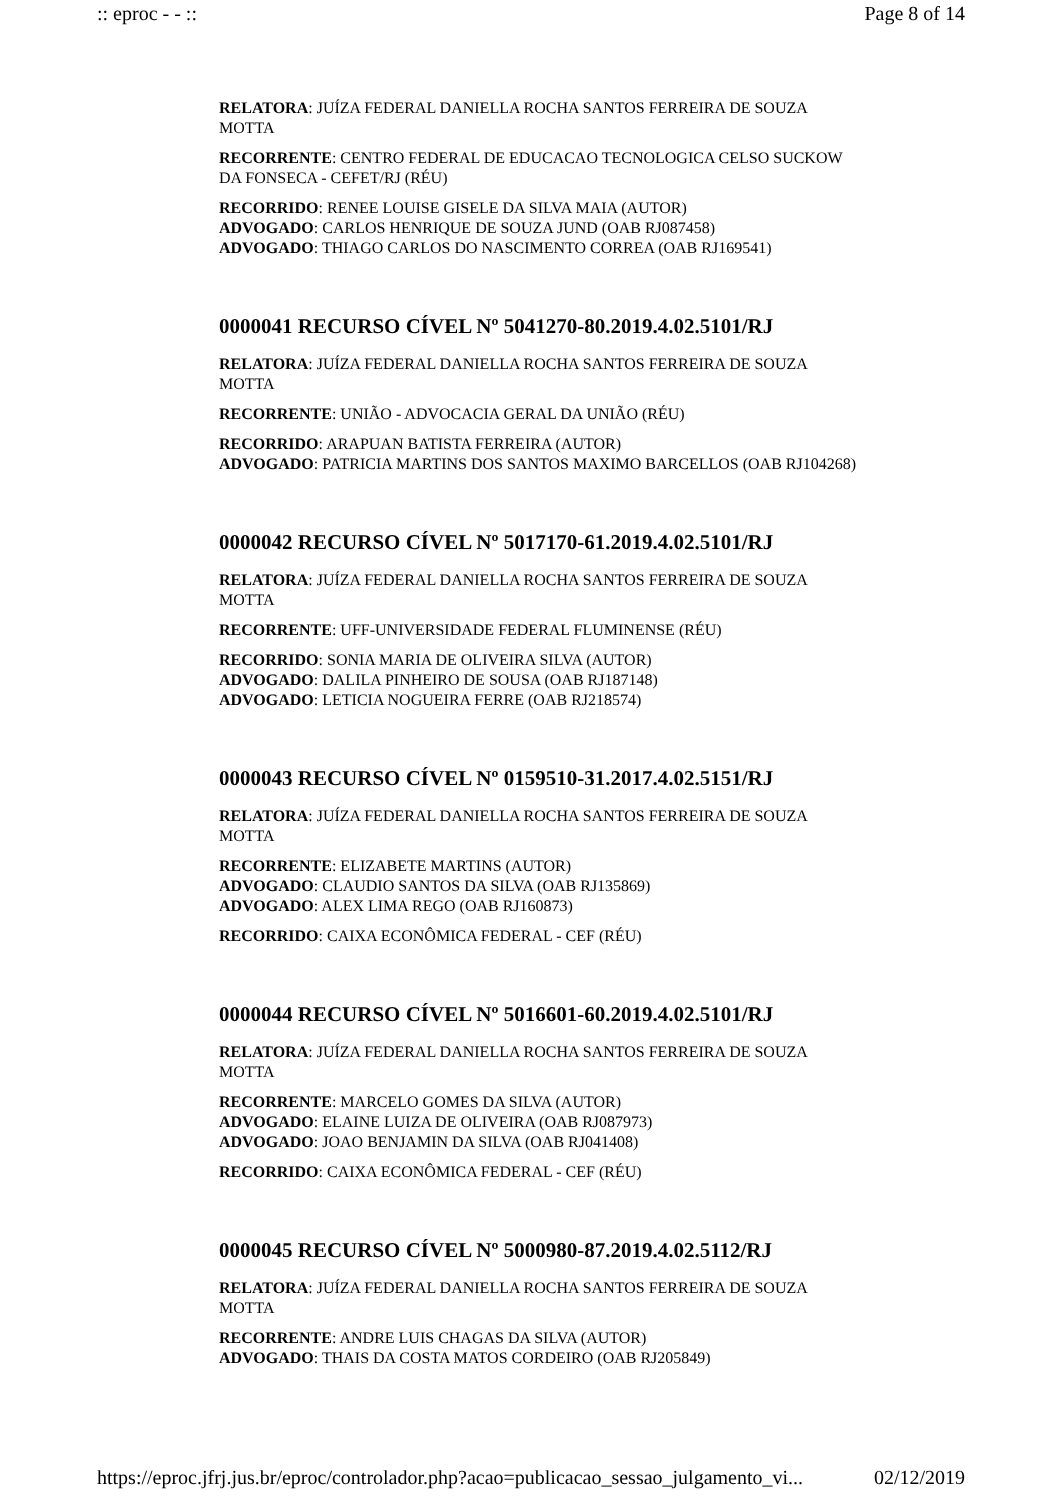:: eproc - - :: Page 8 of 14
RELATORA: JUÍZA FEDERAL DANIELLA ROCHA SANTOS FERREIRA DE SOUZA MOTTA
RECORRENTE: CENTRO FEDERAL DE EDUCACAO TECNOLOGICA CELSO SUCKOW DA FONSECA - CEFET/RJ (RÉU)
RECORRIDO: RENEE LOUISE GISELE DA SILVA MAIA (AUTOR)
ADVOGADO: CARLOS HENRIQUE DE SOUZA JUND (OAB RJ087458)
ADVOGADO: THIAGO CARLOS DO NASCIMENTO CORREA (OAB RJ169541)
0000041 RECURSO CÍVEL Nº 5041270-80.2019.4.02.5101/RJ
RELATORA: JUÍZA FEDERAL DANIELLA ROCHA SANTOS FERREIRA DE SOUZA MOTTA
RECORRENTE: UNIÃO - ADVOCACIA GERAL DA UNIÃO (RÉU)
RECORRIDO: ARAPUAN BATISTA FERREIRA (AUTOR)
ADVOGADO: PATRICIA MARTINS DOS SANTOS MAXIMO BARCELLOS (OAB RJ104268)
0000042 RECURSO CÍVEL Nº 5017170-61.2019.4.02.5101/RJ
RELATORA: JUÍZA FEDERAL DANIELLA ROCHA SANTOS FERREIRA DE SOUZA MOTTA
RECORRENTE: UFF-UNIVERSIDADE FEDERAL FLUMINENSE (RÉU)
RECORRIDO: SONIA MARIA DE OLIVEIRA SILVA (AUTOR)
ADVOGADO: DALILA PINHEIRO DE SOUSA (OAB RJ187148)
ADVOGADO: LETICIA NOGUEIRA FERRE (OAB RJ218574)
0000043 RECURSO CÍVEL Nº 0159510-31.2017.4.02.5151/RJ
RELATORA: JUÍZA FEDERAL DANIELLA ROCHA SANTOS FERREIRA DE SOUZA MOTTA
RECORRENTE: ELIZABETE MARTINS (AUTOR)
ADVOGADO: CLAUDIO SANTOS DA SILVA (OAB RJ135869)
ADVOGADO: ALEX LIMA REGO (OAB RJ160873)
RECORRIDO: CAIXA ECONÔMICA FEDERAL - CEF (RÉU)
0000044 RECURSO CÍVEL Nº 5016601-60.2019.4.02.5101/RJ
RELATORA: JUÍZA FEDERAL DANIELLA ROCHA SANTOS FERREIRA DE SOUZA MOTTA
RECORRENTE: MARCELO GOMES DA SILVA (AUTOR)
ADVOGADO: ELAINE LUIZA DE OLIVEIRA (OAB RJ087973)
ADVOGADO: JOAO BENJAMIN DA SILVA (OAB RJ041408)
RECORRIDO: CAIXA ECONÔMICA FEDERAL - CEF (RÉU)
0000045 RECURSO CÍVEL Nº 5000980-87.2019.4.02.5112/RJ
RELATORA: JUÍZA FEDERAL DANIELLA ROCHA SANTOS FERREIRA DE SOUZA MOTTA
RECORRENTE: ANDRE LUIS CHAGAS DA SILVA (AUTOR)
ADVOGADO: THAIS DA COSTA MATOS CORDEIRO (OAB RJ205849)
https://eproc.jfrj.jus.br/eproc/controlador.php?acao=publicacao_sessao_julgamento_vi... 02/12/2019